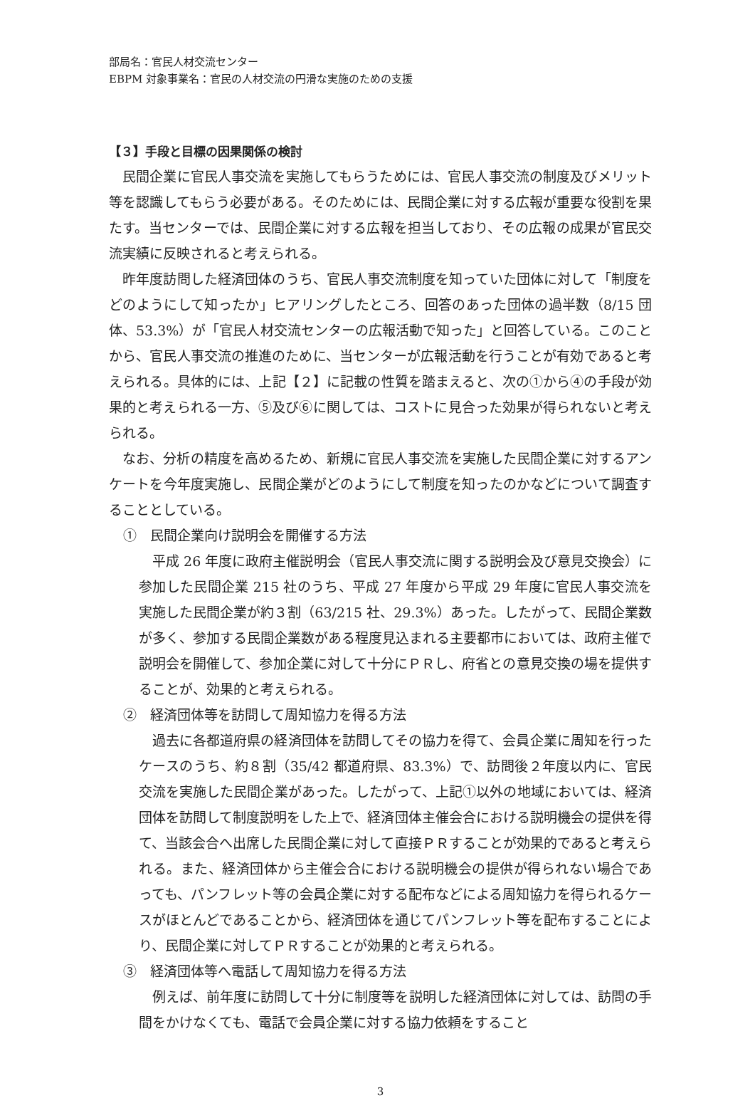部局名：官民人材交流センター
EBPM 対象事業名：官民の人材交流の円滑な実施のための支援
【３】手段と目標の因果関係の検討
民間企業に官民人事交流を実施してもらうためには、官民人事交流の制度及びメリット等を認識してもらう必要がある。そのためには、民間企業に対する広報が重要な役割を果たす。当センターでは、民間企業に対する広報を担当しており、その広報の成果が官民交流実績に反映されると考えられる。
昨年度訪問した経済団体のうち、官民人事交流制度を知っていた団体に対して「制度をどのようにして知ったか」ヒアリングしたところ、回答のあった団体の過半数（8/15 団体、53.3%）が「官民人材交流センターの広報活動で知った」と回答している。このことから、官民人事交流の推進のために、当センターが広報活動を行うことが有効であると考えられる。具体的には、上記【２】に記載の性質を踏まえると、次の①から④の手段が効果的と考えられる一方、⑤及び⑥に関しては、コストに見合った効果が得られないと考えられる。
なお、分析の精度を高めるため、新規に官民人事交流を実施した民間企業に対するアンケートを今年度実施し、民間企業がどのようにして制度を知ったのかなどについて調査することとしている。
①　民間企業向け説明会を開催する方法
平成 26 年度に政府主催説明会（官民人事交流に関する説明会及び意見交換会）に参加した民間企業 215 社のうち、平成 27 年度から平成 29 年度に官民人事交流を実施した民間企業が約３割（63/215 社、29.3%）あった。したがって、民間企業数が多く、参加する民間企業数がある程度見込まれる主要都市においては、政府主催で説明会を開催して、参加企業に対して十分にＰＲし、府省との意見交換の場を提供することが、効果的と考えられる。
②　経済団体等を訪問して周知協力を得る方法
過去に各都道府県の経済団体を訪問してその協力を得て、会員企業に周知を行ったケースのうち、約８割（35/42 都道府県、83.3%）で、訪問後２年度以内に、官民交流を実施した民間企業があった。したがって、上記①以外の地域においては、経済団体を訪問して制度説明をした上で、経済団体主催会合における説明機会の提供を得て、当該会合へ出席した民間企業に対して直接ＰＲすることが効果的であると考えられる。また、経済団体から主催会合における説明機会の提供が得られない場合であっても、パンフレット等の会員企業に対する配布などによる周知協力を得られるケースがほとんどであることから、経済団体を通じてパンフレット等を配布することにより、民間企業に対してＰＲすることが効果的と考えられる。
③　経済団体等へ電話して周知協力を得る方法
例えば、前年度に訪問して十分に制度等を説明した経済団体に対しては、訪問の手間をかけなくても、電話で会員企業に対する協力依頼をすること
3